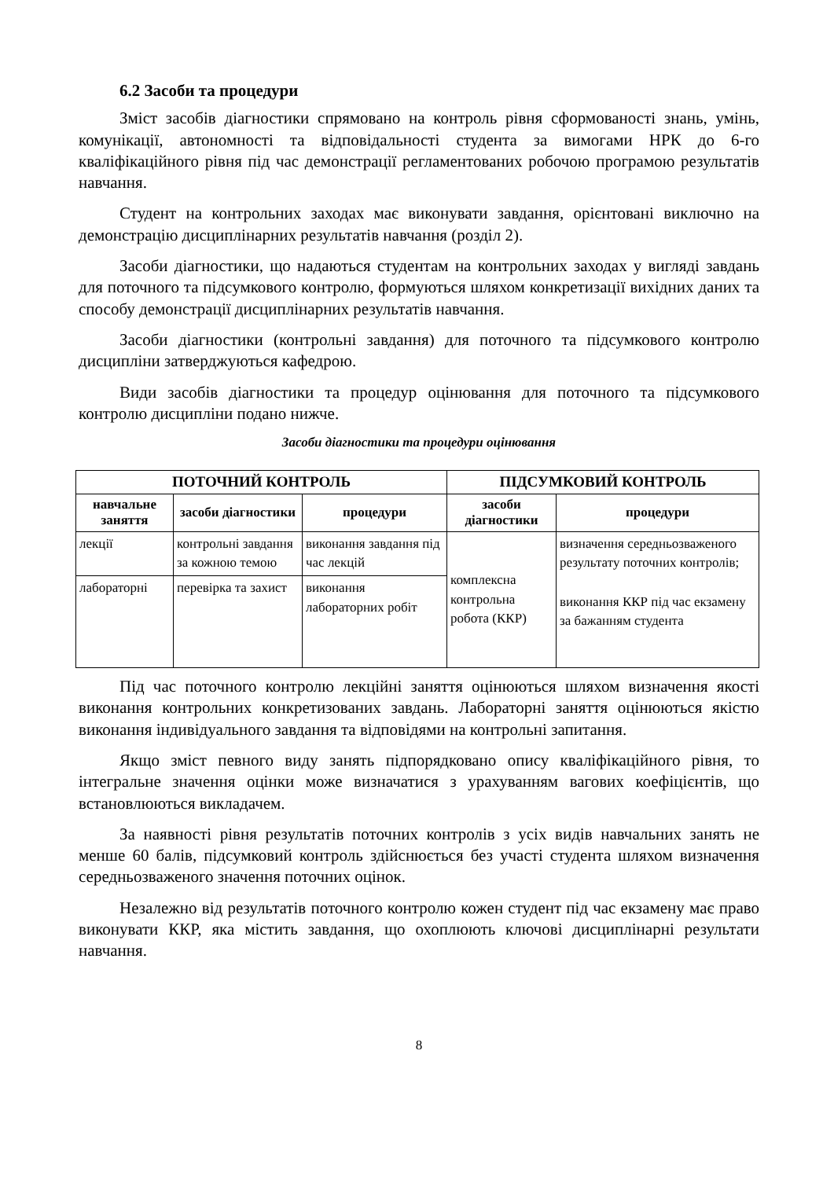6.2 Засоби та процедури
Зміст засобів діагностики спрямовано на контроль рівня сформованості знань, умінь, комунікації, автономності та відповідальності студента за вимогами НРК до 6-го кваліфікаційного рівня під час демонстрації регламентованих робочою програмою результатів навчання.
Студент на контрольних заходах має виконувати завдання, орієнтовані виключно на демонстрацію дисциплінарних результатів навчання (розділ 2).
Засоби діагностики, що надаються студентам на контрольних заходах у вигляді завдань для поточного та підсумкового контролю, формуються шляхом конкретизації вихідних даних та способу демонстрації дисциплінарних результатів навчання.
Засоби діагностики (контрольні завдання) для поточного та підсумкового контролю дисципліни затверджуються кафедрою.
Види засобів діагностики та процедур оцінювання для поточного та підсумкового контролю дисципліни подано нижче.
Засоби діагностики та процедури оцінювання
| ПОТОЧНИЙ КОНТРОЛЬ | | | ПІДСУМКОВИЙ КОНТРОЛЬ | |
| --- | --- | --- | --- | --- |
| навчальне заняття | засоби діагностики | процедури | засоби діагностики | процедури |
| лекції | контрольні завдання за кожною темою | виконання завдання під час лекцій | комплексна контрольна робота (ККР) | визначення середньозваженого результату поточних контролів; виконання ККР під час екзамену за бажанням студента |
| лабораторні | перевірка та захист | виконання лабораторних робіт | | |
Під час поточного контролю лекційні заняття оцінюються шляхом визначення якості виконання контрольних конкретизованих завдань. Лабораторні заняття оцінюються якістю виконання індивідуального завдання та відповідями на контрольні запитання.
Якщо зміст певного виду занять підпорядковано опису кваліфікаційного рівня, то інтегральне значення оцінки може визначатися з урахуванням вагових коефіцієнтів, що встановлюються викладачем.
За наявності рівня результатів поточних контролів з усіх видів навчальних занять не менше 60 балів, підсумковий контроль здійснюється без участі студента шляхом визначення середньозваженого значення поточних оцінок.
Незалежно від результатів поточного контролю кожен студент під час екзамену має право виконувати ККР, яка містить завдання, що охоплюють ключові дисциплінарні результати навчання.
8